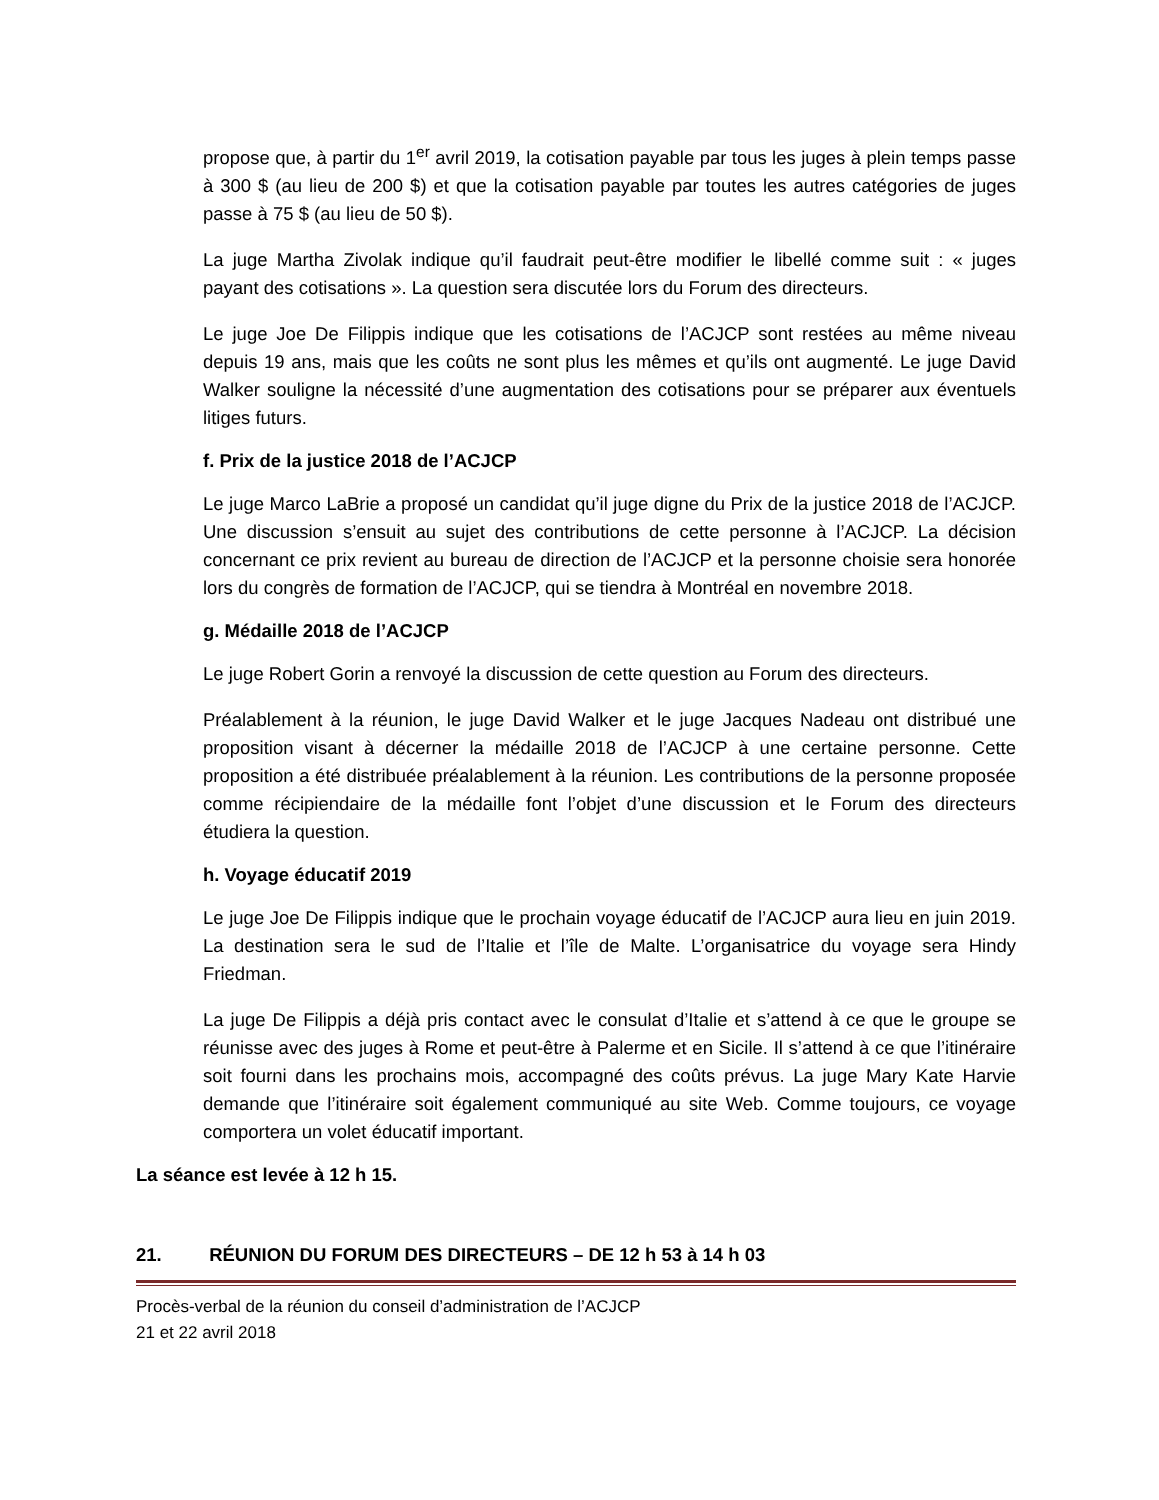propose que, à partir du 1<sup>er</sup> avril 2019, la cotisation payable par tous les juges à plein temps passe à 300 $ (au lieu de 200 $) et que la cotisation payable par toutes les autres catégories de juges passe à 75 $ (au lieu de 50 $).
La juge Martha Zivolak indique qu’il faudrait peut-être modifier le libellé comme suit : « juges payant des cotisations ». La question sera discutée lors du Forum des directeurs.
Le juge Joe De Filippis indique que les cotisations de l’ACJCP sont restées au même niveau depuis 19 ans, mais que les coûts ne sont plus les mêmes et qu’ils ont augmenté. Le juge David Walker souligne la nécessité d’une augmentation des cotisations pour se préparer aux éventuels litiges futurs.
f. Prix de la justice 2018 de l’ACJCP
Le juge Marco LaBrie a proposé un candidat qu’il juge digne du Prix de la justice 2018 de l’ACJCP. Une discussion s’ensuit au sujet des contributions de cette personne à l’ACJCP. La décision concernant ce prix revient au bureau de direction de l’ACJCP et la personne choisie sera honorée lors du congrès de formation de l’ACJCP, qui se tiendra à Montréal en novembre 2018.
g. Médaille 2018 de l’ACJCP
Le juge Robert Gorin a renvoyé la discussion de cette question au Forum des directeurs.
Préalablement à la réunion, le juge David Walker et le juge Jacques Nadeau ont distribué une proposition visant à décerner la médaille 2018 de l’ACJCP à une certaine personne. Cette proposition a été distribuée préalablement à la réunion. Les contributions de la personne proposée comme récipiendaire de la médaille font l’objet d’une discussion et le Forum des directeurs étudiera la question.
h. Voyage éducatif 2019
Le juge Joe De Filippis indique que le prochain voyage éducatif de l’ACJCP aura lieu en juin 2019. La destination sera le sud de l’Italie et l’île de Malte. L’organisatrice du voyage sera Hindy Friedman.
La juge De Filippis a déjà pris contact avec le consulat d’Italie et s’attend à ce que le groupe se réunisse avec des juges à Rome et peut-être à Palerme et en Sicile. Il s’attend à ce que l’itinéraire soit fourni dans les prochains mois, accompagné des coûts prévus. La juge Mary Kate Harvie demande que l’itinéraire soit également communiqué au site Web. Comme toujours, ce voyage comportera un volet éducatif important.
La séance est levée à 12 h 15.
21. RÉUNION DU FORUM DES DIRECTEURS – DE 12 h 53 à 14 h 03
Procès-verbal de la réunion du conseil d’administration de l’ACJCP
21 et 22 avril 2018